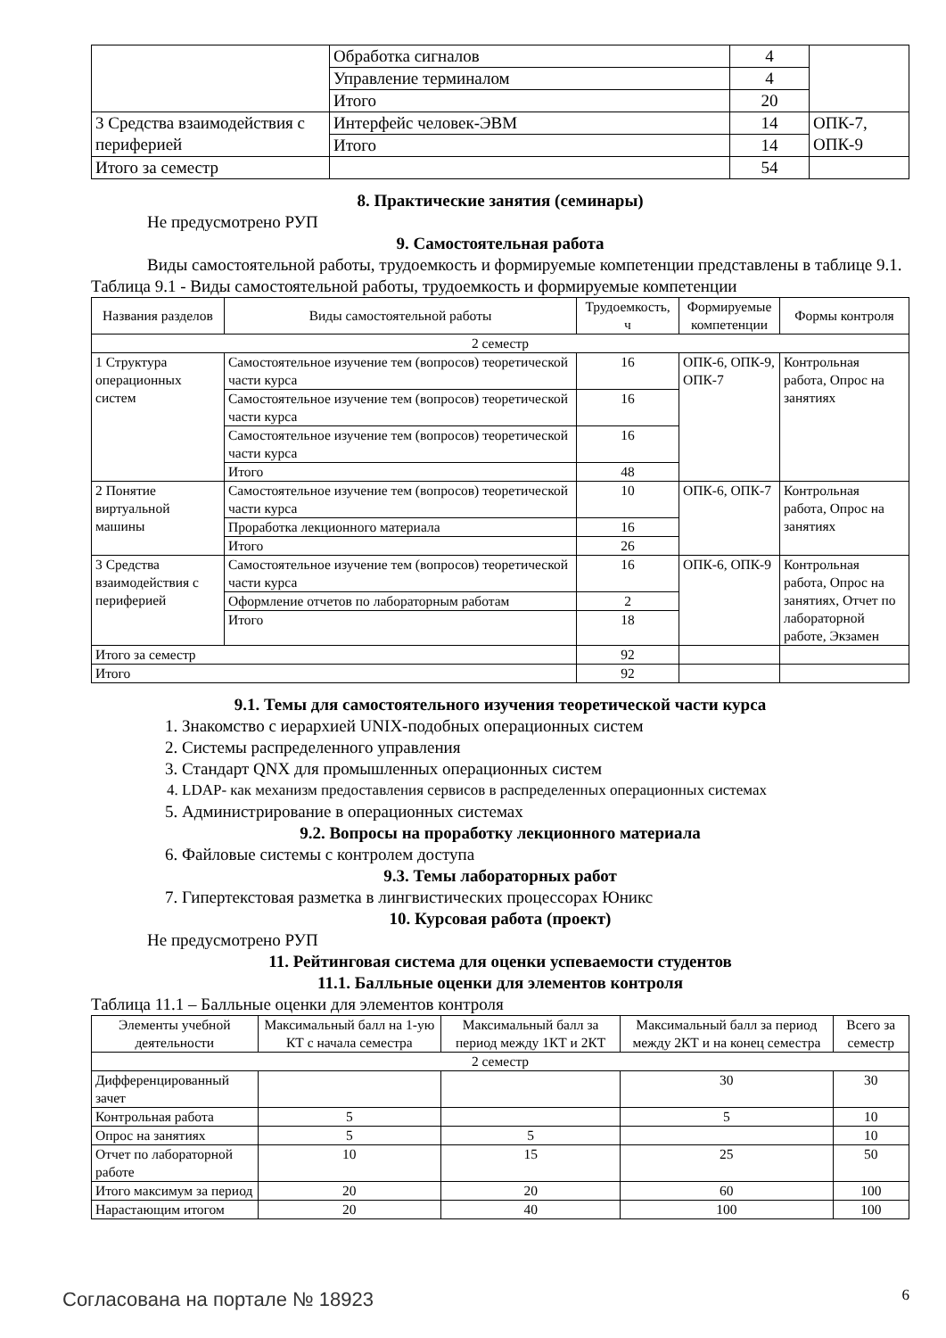| | Обработка сигналов | 4 | |
| | Управление терминалом | 4 | |
| | Итого | 20 | |
| 3 Средства взаимодействия с периферией | Интерфейс человек-ЭВМ | 14 | ОПК-7, ОПК-9 |
| | Итого | 14 | |
| Итого за семестр | | 54 | |
8. Практические занятия (семинары)
Не предусмотрено РУП
9. Самостоятельная работа
Виды самостоятельной работы, трудоемкость и формируемые компетенции представлены в таблице 9.1.
Таблица 9.1 - Виды самостоятельной работы, трудоемкость и формируемые компетенции
| Названия разделов | Виды самостоятельной работы | Трудоемкость, ч | Формируемые компетенции | Формы контроля |
| --- | --- | --- | --- | --- |
| 2 семестр | | | | |
| 1 Структура операционных систем | Самостоятельное изучение тем (вопросов) теоретической части курса | 16 | ОПК-6, ОПК-9, ОПК-7 | Контрольная работа, Опрос на занятиях |
| | Самостоятельное изучение тем (вопросов) теоретической части курса | 16 | | |
| | Самостоятельное изучение тем (вопросов) теоретической части курса | 16 | | |
| | Итого | 48 | | |
| 2 Понятие виртуальной машины | Самостоятельное изучение тем (вопросов) теоретической части курса | 10 | ОПК-6, ОПК-7 | Контрольная работа, Опрос на занятиях |
| | Проработка лекционного материала | 16 | | |
| | Итого | 26 | | |
| 3 Средства взаимодействия с периферией | Самостоятельное изучение тем (вопросов) теоретической части курса | 16 | ОПК-6, ОПК-9 | Контрольная работа, Опрос на занятиях, Отчет по лабораторной работе, Экзамен |
| | Оформление отчетов по лабораторным работам | 2 | | |
| | Итого | 18 | | |
| Итого за семестр | | 92 | | |
| Итого | | 92 | | |
9.1. Темы для самостоятельного изучения теоретической части курса
1. Знакомство с иерархией UNIX-подобных операционных систем
2. Системы распределенного управления
3. Стандарт QNX для промышленных операционных систем
4. LDAP- как механизм предоставления сервисов в распределенных операционных системах
5. Администрирование в операционных системах
9.2. Вопросы на проработку лекционного материала
6. Файловые системы с контролем доступа
9.3. Темы лабораторных работ
7. Гипертекстовая разметка в лингвистических процессорах Юникс
10. Курсовая работа (проект)
Не предусмотрено РУП
11. Рейтинговая система для оценки успеваемости студентов
11.1. Балльные оценки для элементов контроля
Таблица 11.1 – Балльные оценки для элементов контроля
| Элементы учебной деятельности | Максимальный балл на 1-ую КТ с начала семестра | Максимальный балл за период между 1КТ и 2КТ | Максимальный балл за период между 2КТ и на конец семестра | Всего за семестр |
| --- | --- | --- | --- | --- |
| 2 семестр | | | | |
| Дифференцированный зачет | | | 30 | 30 |
| Контрольная работа | 5 | | 5 | 10 |
| Опрос на занятиях | 5 | 5 | | 10 |
| Отчет по лабораторной работе | 10 | 15 | 25 | 50 |
| Итого максимум за период | 20 | 20 | 60 | 100 |
| Нарастающим итогом | 20 | 40 | 100 | 100 |
Согласована на портале № 18923 6